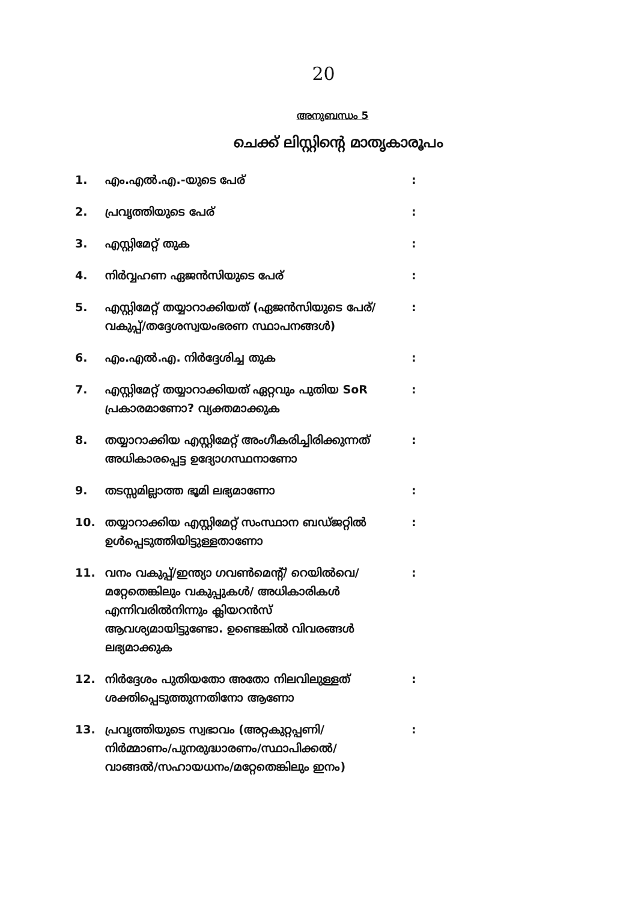20
അനുബന്ധം 5
ചെക്ക് ലിസ്റ്റിന്റെ മാതൃകാരൂപം
| 1. | എം.എൽ.എ.-യുടെ പേര് | : |
| 2. | പ്രവൃത്തിയുടെ പേര് | : |
| 3. | എസ്റ്റിമേറ്റ് തുക | : |
| 4. | നിർവ്വഹണ ഏജൻസിയുടെ പേര് | : |
| 5. | എസ്റ്റിമേറ്റ് തയ്യാറാക്കിയത് (ഏജൻസിയുടെ പേര്/വകുപ്പ്/തദ്ദേശസ്വയംഭരണ സ്ഥാപനങ്ങൾ) | : |
| 6. | എം.എൽ.എ. നിർദ്ദേശിച്ച തുക | : |
| 7. | എസ്റ്റിമേറ്റ് തയ്യാറാക്കിയത് ഏറ്റവും പുതിയ SoR പ്രകാരമാണോ? വ്യക്തമാക്കുക | : |
| 8. | തയ്യാറാക്കിയ എസ്റ്റിമേറ്റ് അംഗീകരിച്ചിരിക്കുന്നത് അധികാരപ്പെട്ട ഉദ്യോഗസ്ഥനാണോ | : |
| 9. | തടസ്സമില്ലാത്ത ഭൂമി ലഭ്യമാണോ | : |
| 10. | തയ്യാറാക്കിയ എസ്റ്റിമേറ്റ് സംസ്ഥാന ബഡ്ജറ്റിൽ ഉൾപ്പെടുത്തിയിട്ടുള്ളതാണോ | : |
| 11. | വനം വകുപ്പ്/ഇന്ത്യാ ഗവൺമെന്റ്/ റെയിൽവെ/മറ്റേതെങ്കിലും വകുപ്പുകൾ/ അധികാരികൾ എന്നിവരിൽനിന്നും ക്ലിയറൻസ് ആവശ്യമായിട്ടുണ്ടോ. ഉണ്ടെങ്കിൽ വിവരങ്ങൾ ലഭ്യമാക്കുക | : |
| 12. | നിർദ്ദേശം പുതിയതോ അതോ നിലവിലുള്ളത് ശക്തിപ്പെടുത്തുന്നതിനോ ആണോ | : |
| 13. | പ്രവൃത്തിയുടെ സ്വഭാവം (അറ്റകുറ്റപ്പണി/ നിർമ്മാണം/പുനരുദ്ധാരണം/സ്ഥാപിക്കൽ/ വാങ്ങൽ/സഹായധനം/മറ്റേതെങ്കിലും ഇനം) | : |